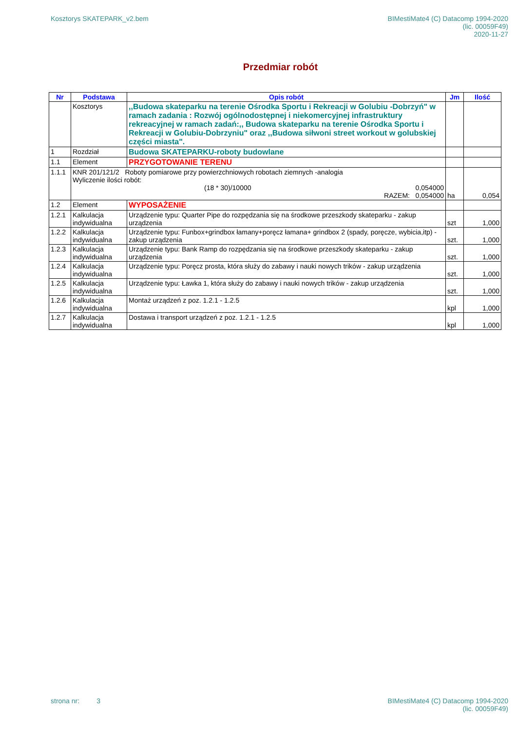Kosztorys SKATEPARK_v2.bem BIMestiMate4 (C) Datacomp 1994-2020
(lic. 00059F49)
2020-11-27
Przedmiar robót
| Nr | Podstawa | Opis robót | Jm | Ilość |
| --- | --- | --- | --- | --- |
| | Kosztorys | ,,Budowa skateparku na terenie Ośrodka Sportu i Rekreacji w Golubiu -Dobrzyń" w ramach zadania : Rozwój ogólnodostępnej i niekomercyjnej infrastruktury rekreacyjnej w ramach zadań:,, Budowa skateparku na terenie Ośrodka Sportu i Rekreacji w Golubiu-Dobrzyniu" oraz ,,Budowa siłwoni street workout w golubskiej części miasta". | | |
| 1 | Rozdział | Budowa SKATEPARKU-roboty budowlane | | |
| 1.1 | Element | PRZYGOTOWANIE TERENU | | |
| 1.1.1 | KNR 201/121/2 Roboty pomiarowe przy powierzchniowych robotach ziemnych -analogia Wyliczenie ilości robót: (18 * 30)/10000 0,054000 RAZEM: 0,054000 | | ha | 0,054 |
| 1.2 | Element | WYPOSAŻENIE | | |
| 1.2.1 | Kalkulacja indywidualna | Urządzenie typu: Quarter Pipe do rozpędzania się na środkowe przeszkody skateparku - zakup urządzenia | szt | 1,000 |
| 1.2.2 | Kalkulacja indywidualna | Urządzenie typu: Funbox+grindbox łamany+poręcz łamana+ grindbox 2 (spady, poręcze, wybicia,itp) - zakup urządzenia | szt. | 1,000 |
| 1.2.3 | Kalkulacja indywidualna | Urządzenie typu: Bank Ramp do rozpędzania się na środkowe przeszkody skateparku - zakup urządzenia | szt. | 1,000 |
| 1.2.4 | Kalkulacja indywidualna | Urządzenie typu: Poręcz prosta, która służy do zabawy i nauki nowych trików - zakup urządzenia | szt. | 1,000 |
| 1.2.5 | Kalkulacja indywidualna | Urządzenie typu: Ławka 1, która służy do zabawy i nauki nowych trików - zakup urządzenia | szt. | 1,000 |
| 1.2.6 | Kalkulacja indywidualna | Montaż urządzeń z poz. 1.2.1 - 1.2.5 | kpl | 1,000 |
| 1.2.7 | Kalkulacja indywidualna | Dostawa i transport urządzeń z poz. 1.2.1 - 1.2.5 | kpl | 1,000 |
strona nr: 3 BIMestiMate4 (C) Datacomp 1994-2020
(lic. 00059F49)